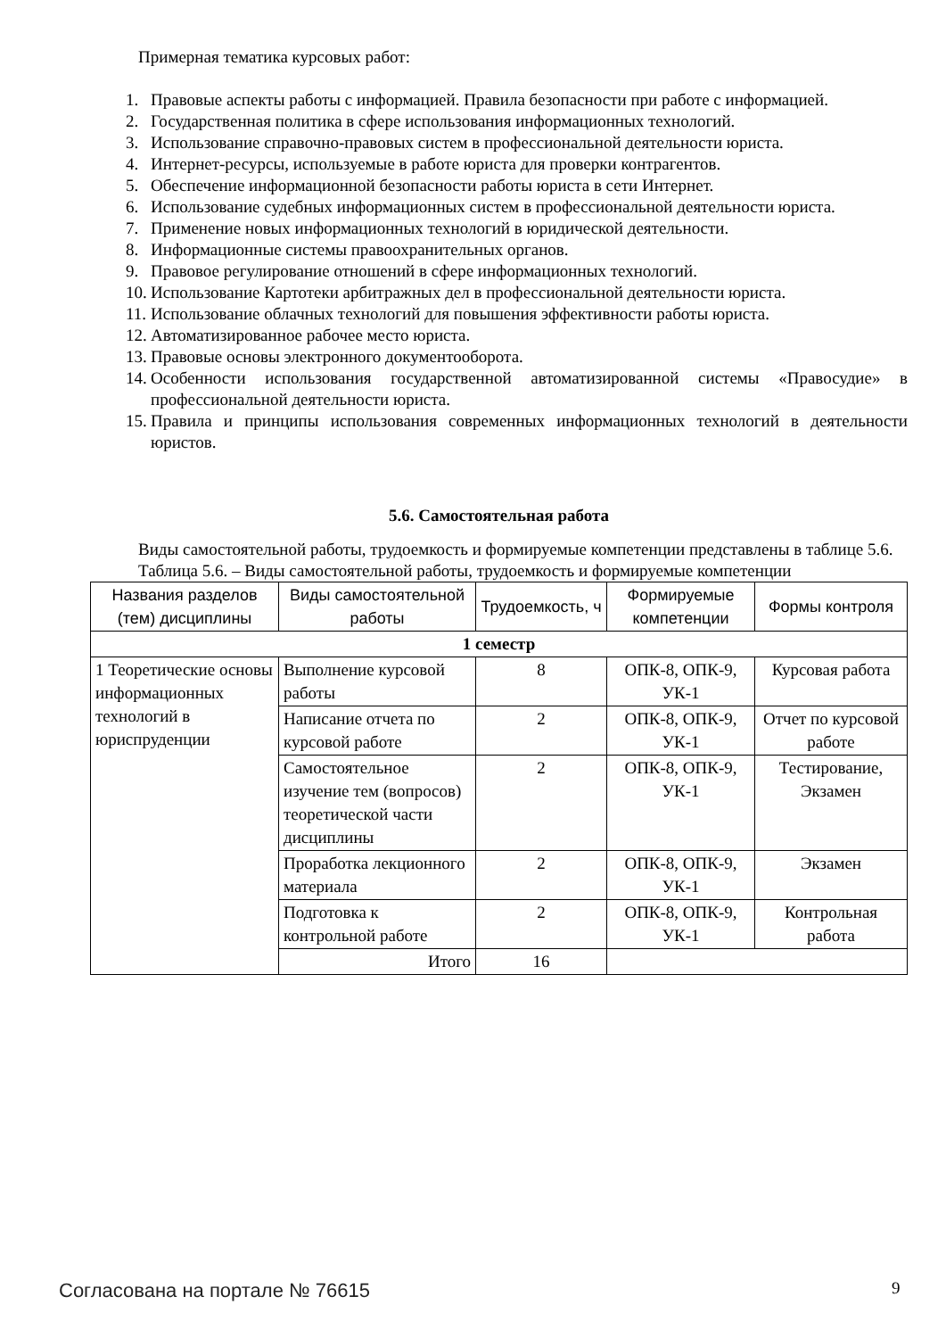Примерная тематика курсовых работ:
1. Правовые аспекты работы с информацией. Правила безопасности при работе с информацией.
2. Государственная политика в сфере использования информационных технологий.
3. Использование справочно-правовых систем в профессиональной деятельности юриста.
4. Интернет-ресурсы, используемые в работе юриста для проверки контрагентов.
5. Обеспечение информационной безопасности работы юриста в сети Интернет.
6. Использование судебных информационных систем в профессиональной деятельности юриста.
7. Применение новых информационных технологий в юридической деятельности.
8. Информационные системы правоохранительных органов.
9. Правовое регулирование отношений в сфере информационных технологий.
10. Использование Картотеки арбитражных дел в профессиональной деятельности юриста.
11. Использование облачных технологий для повышения эффективности работы юриста.
12. Автоматизированное рабочее место юриста.
13. Правовые основы электронного документооборота.
14. Особенности использования государственной автоматизированной системы «Правосудие» в профессиональной деятельности юриста.
15. Правила и принципы использования современных информационных технологий в деятельности юристов.
5.6. Самостоятельная работа
Виды самостоятельной работы, трудоемкость и формируемые компетенции представлены в таблице 5.6.
Таблица 5.6. – Виды самостоятельной работы, трудоемкость и формируемые компетенции
| Названия разделов (тем) дисциплины | Виды самостоятельной работы | Трудоемкость, ч | Формируемые компетенции | Формы контроля |
| --- | --- | --- | --- | --- |
| 1 семестр | | | | |
| 1 Теоретические основы информационных технологий в юриспруденции | Выполнение курсовой работы | 8 | ОПК-8, ОПК-9, УК-1 | Курсовая работа |
| | Написание отчета по курсовой работе | 2 | ОПК-8, ОПК-9, УК-1 | Отчет по курсовой работе |
| | Самостоятельное изучение тем (вопросов) теоретической части дисциплины | 2 | ОПК-8, ОПК-9, УК-1 | Тестирование, Экзамен |
| | Проработка лекционного материала | 2 | ОПК-8, ОПК-9, УК-1 | Экзамен |
| | Подготовка к контрольной работе | 2 | ОПК-8, ОПК-9, УК-1 | Контрольная работа |
| | Итого | 16 | | |
Согласована на портале № 76615 9